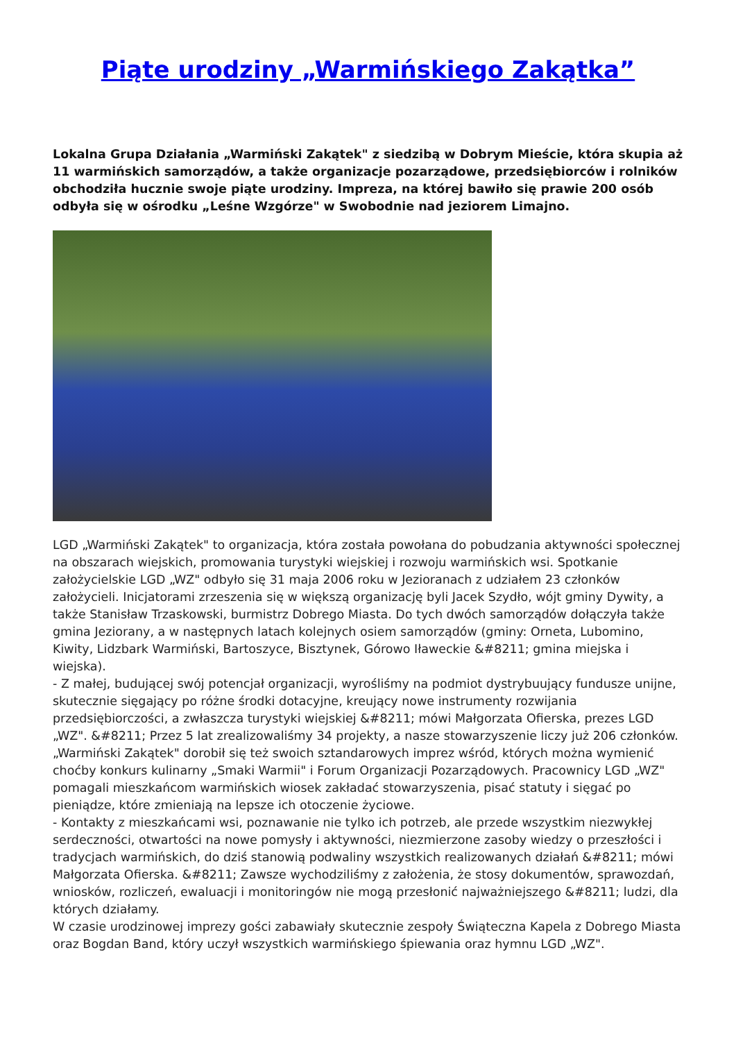Piąte urodziny „Warmińskiego Zakątka”
Lokalna Grupa Działania „Warmiński Zakątek" z siedzibą w Dobrym Mieście, która skupia aż 11 warmińskich samorządów, a także organizacje pozarządowe, przedsiębiorców i rolników obchodziła hucznie swoje piąte urodziny. Impreza, na której bawiło się prawie 200 osób odbyła się w ośrodku „Leśne Wzgórze" w Swobodnie nad jeziorem Limajno.
LGD „Warmiński Zakątek" to organizacja, która została powołana do pobudzania aktywności społecznej na obszarach wiejskich, promowania turystyki wiejskiej i rozwoju warmińskich wsi. Spotkanie założycielskie LGD „WZ" odbyło się 31 maja 2006 roku w Jezioranach z udziałem 23 członków założycieli. Inicjatorami zrzeszenia się w większą organizację byli Jacek Szydło, wójt gminy Dywity, a także Stanisław Trzaskowski, burmistrz Dobrego Miasta. Do tych dwóch samorządów dołączyła także gmina Jeziorany, a w następnych latach kolejnych osiem samorządów (gminy: Orneta, Lubomino, Kiwity, Lidzbark Warmiński, Bartoszyce, Bisztynek, Górowo Iławeckie &#8211; gmina miejska i wiejska).
- Z małej, budującej swój potencjał organizacji, wyrośliśmy na podmiot dystrybuujący fundusze unijne, skutecznie sięgający po różne środki dotacyjne, kreujący nowe instrumenty rozwijania przedsiębiorczości, a zwłaszcza turystyki wiejskiej &#8211; mówi Małgorzata Ofierska, prezes LGD „WZ". &#8211; Przez 5 lat zrealizowaliśmy 34 projekty, a nasze stowarzyszenie liczy już 206 członków.
„Warmiński Zakątek" dorobił się też swoich sztandarowych imprez wśród, których można wymienić choćby konkurs kulinarny „Smaki Warmii" i Forum Organizacji Pozarządowych. Pracownicy LGD „WZ" pomagali mieszkańcom warmińskich wiosek zakładać stowarzyszenia, pisać statuty i sięgać po pieniądze, które zmieniają na lepsze ich otoczenie życiowe.
- Kontakty z mieszkańcami wsi, poznawanie nie tylko ich potrzeb, ale przede wszystkim niezwykłej serdeczności, otwartości na nowe pomysły i aktywności, niezmierzone zasoby wiedzy o przeszłości i tradycjach warmińskich, do dziś stanowią podwaliny wszystkich realizowanych działań &#8211; mówi Małgorzata Ofierska. &#8211; Zawsze wychodziliśmy z założenia, że stosy dokumentów, sprawozdań, wniosków, rozliczeń, ewaluacji i monitoringów nie mogą przesłonić najważniejszego &#8211; ludzi, dla których działamy.
W czasie urodzinowej imprezy gości zabawiały skutecznie zespoły Świąteczna Kapela z Dobrego Miasta oraz Bogdan Band, który uczył wszystkich warmińskiego śpiewania oraz hymnu LGD „WZ".